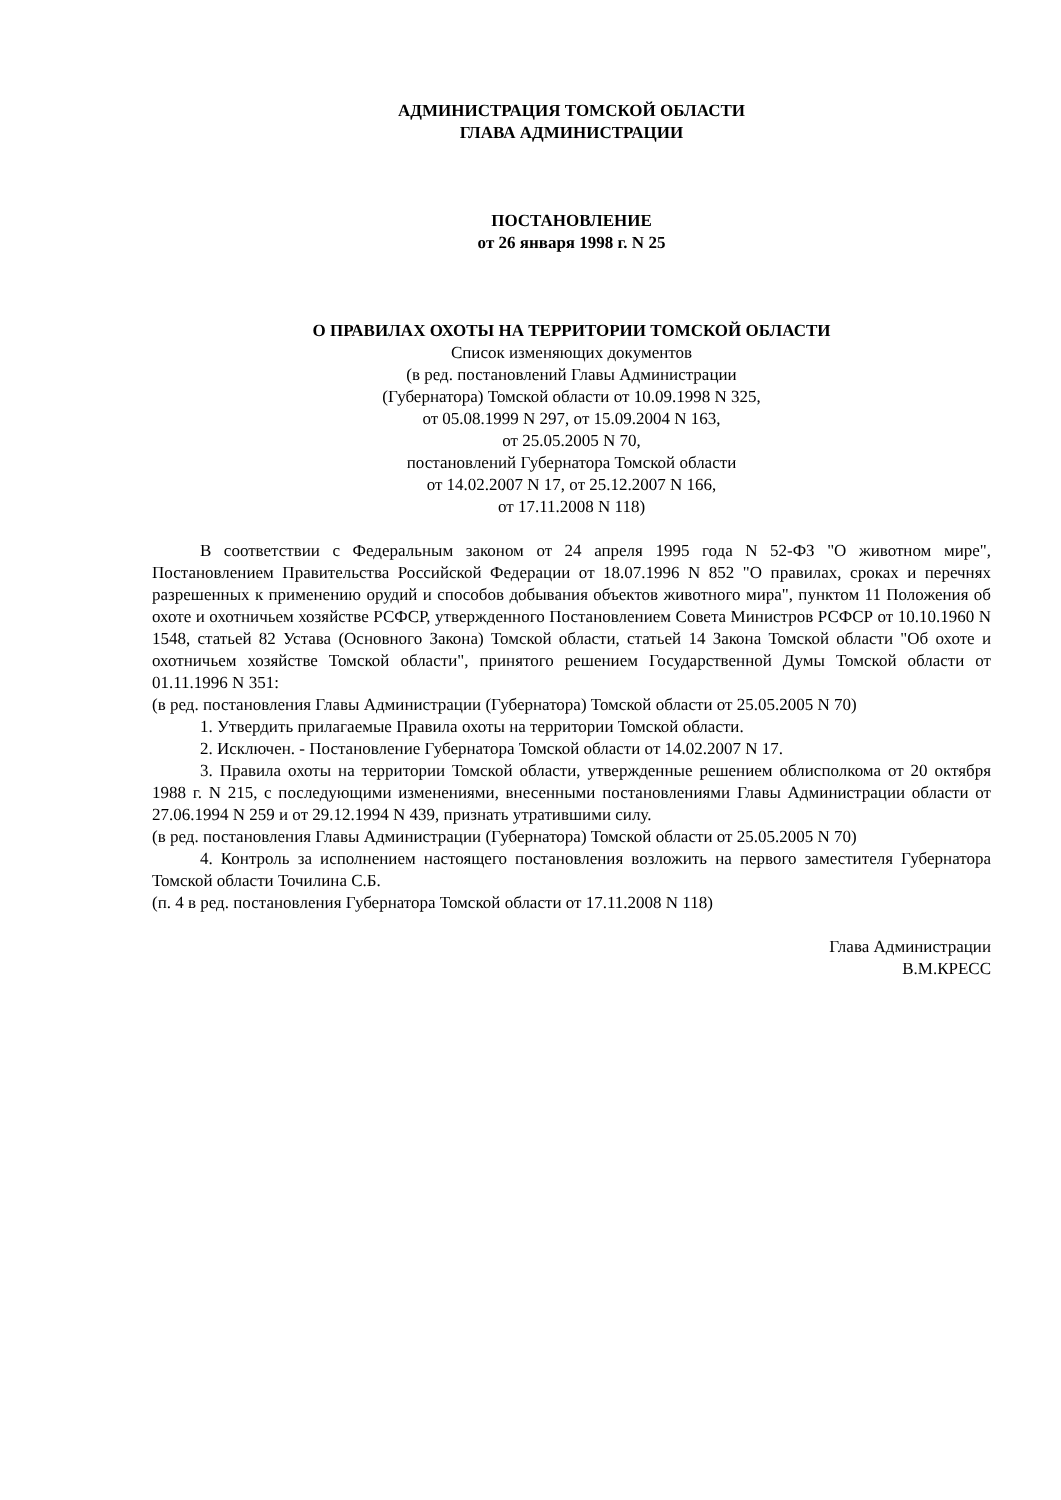АДМИНИСТРАЦИЯ ТОМСКОЙ ОБЛАСТИ
ГЛАВА АДМИНИСТРАЦИИ
ПОСТАНОВЛЕНИЕ
от 26 января 1998 г. N 25
О ПРАВИЛАХ ОХОТЫ НА ТЕРРИТОРИИ ТОМСКОЙ ОБЛАСТИ
Список изменяющих документов
(в ред. постановлений Главы Администрации
(Губернатора) Томской области от 10.09.1998 N 325,
от 05.08.1999 N 297, от 15.09.2004 N 163,
от 25.05.2005 N 70,
постановлений Губернатора Томской области
от 14.02.2007 N 17, от 25.12.2007 N 166,
от 17.11.2008 N 118)
В соответствии с Федеральным законом от 24 апреля 1995 года N 52-ФЗ "О животном мире", Постановлением Правительства Российской Федерации от 18.07.1996 N 852 "О правилах, сроках и перечнях разрешенных к применению орудий и способов добывания объектов животного мира", пунктом 11 Положения об охоте и охотничьем хозяйстве РСФСР, утвержденного Постановлением Совета Министров РСФСР от 10.10.1960 N 1548, статьей 82 Устава (Основного Закона) Томской области, статьей 14 Закона Томской области "Об охоте и охотничьем хозяйстве Томской области", принятого решением Государственной Думы Томской области от 01.11.1996 N 351:
(в ред. постановления Главы Администрации (Губернатора) Томской области от 25.05.2005 N 70)
1. Утвердить прилагаемые Правила охоты на территории Томской области.
2. Исключен. - Постановление Губернатора Томской области от 14.02.2007 N 17.
3. Правила охоты на территории Томской области, утвержденные решением облисполкома от 20 октября 1988 г. N 215, с последующими изменениями, внесенными постановлениями Главы Администрации области от 27.06.1994 N 259 и от 29.12.1994 N 439, признать утратившими силу.
(в ред. постановления Главы Администрации (Губернатора) Томской области от 25.05.2005 N 70)
4. Контроль за исполнением настоящего постановления возложить на первого заместителя Губернатора Томской области Точилина С.Б.
(п. 4 в ред. постановления Губернатора Томской области от 17.11.2008 N 118)
Глава Администрации
В.М.КРЕСС